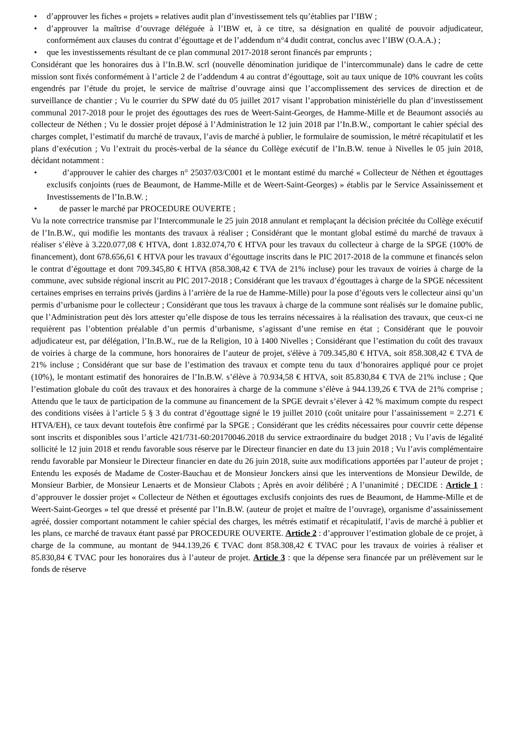• d’approuver les fiches « projets » relatives audit plan d’investissement tels qu’établies par l’IBW ;
• d’approuver la maîtrise d’ouvrage déléguée à l’IBW et, à ce titre, sa désignation en qualité de pouvoir adjudicateur, conformément aux clauses du contrat d’égouttage et de l’addendum n°4 dudit contrat, conclus avec l’IBW (O.A.A.) ;
• que les investissements résultant de ce plan communal 2017-2018 seront financés par emprunts ;
Considérant que les honoraires dus à l’In.B.W. scrl (nouvelle dénomination juridique de l’intercommunale) dans le cadre de cette mission sont fixés conformément à l’article 2 de l’addendum 4 au contrat d’égouttage, soit au taux unique de 10% couvrant les coûts engendrés par l’étude du projet, le service de maîtrise d’ouvrage ainsi que l’accomplissement des services de direction et de surveillance de chantier ; Vu le courrier du SPW daté du 05 juillet 2017 visant l’approbation ministérielle du plan d’investissement communal 2017-2018 pour le projet des égouttages des rues de Weert-Saint-Georges, de Hamme-Mille et de Beaumont associés au collecteur de Néthen ; Vu le dossier projet déposé à l’Administration le 12 juin 2018 par l’In.B.W., comportant le cahier spécial des charges complet, l’estimatif du marché de travaux, l’avis de marché à publier, le formulaire de soumission, le métré récapitulatif et les plans d’exécution ; Vu l’extrait du procès-verbal de la séance du Collège exécutif de l’In.B.W. tenue à Nivelles le 05 juin 2018, décidant notamment :
• d’approuver le cahier des charges n° 25037/03/C001 et le montant estimé du marché « Collecteur de Néthen et égouttages exclusifs conjoints (rues de Beaumont, de Hamme-Mille et de Weert-Saint-Georges) » établis par le Service Assainissement et Investissements de l’In.B.W. ;
• de passer le marché par PROCEDURE OUVERTE ;
Vu la note correctrice transmise par l’Intercommunale le 25 juin 2018 annulant et remplaçant la décision précitée du Collège exécutif de l’In.B.W., qui modifie les montants des travaux à réaliser ; Considérant que le montant global estimé du marché de travaux à réaliser s’élève à 3.220.077,08 € HTVA, dont 1.832.074,70 € HTVA pour les travaux du collecteur à charge de la SPGE (100% de financement), dont 678.656,61 € HTVA pour les travaux d’égouttage inscrits dans le PIC 2017-2018 de la commune et financés selon le contrat d’égouttage et dont 709.345,80 € HTVA (858.308,42 € TVA de 21% incluse) pour les travaux de voiries à charge de la commune, avec subside régional inscrit au PIC 2017-2018 ; Considérant que les travaux d’égouttages à charge de la SPGE nécessitent certaines emprises en terrains privés (jardins à l’arrière de la rue de Hamme-Mille) pour la pose d’égouts vers le collecteur ainsi qu’un permis d’urbanisme pour le collecteur ; Considérant que tous les travaux à charge de la commune sont réalisés sur le domaine public, que l’Administration peut dès lors attester qu’elle dispose de tous les terrains nécessaires à la réalisation des travaux, que ceux-ci ne requièrent pas l’obtention préalable d’un permis d’urbanisme, s’agissant d’une remise en état ; Considérant que le pouvoir adjudicateur est, par délégation, l’In.B.W., rue de la Religion, 10 à 1400 Nivelles ; Considérant que l’estimation du coût des travaux de voiries à charge de la commune, hors honoraires de l’auteur de projet, s'élève à 709.345,80 € HTVA, soit 858.308,42 € TVA de 21% incluse ; Considérant que sur base de l’estimation des travaux et compte tenu du taux d’honoraires appliqué pour ce projet (10%), le montant estimatif des honoraires de l’In.B.W. s’élève à 70.934,58 € HTVA, soit 85.830,84 € TVA de 21% incluse ; Que l’estimation globale du coût des travaux et des honoraires à charge de la commune s’élève à 944.139,26 € TVA de 21% comprise ; Attendu que le taux de participation de la commune au financement de la SPGE devrait s’élever à 42 % maximum compte du respect des conditions visées à l’article 5 § 3 du contrat d’égouttage signé le 19 juillet 2010 (coût unitaire pour l’assainissement = 2.271 € HTVA/EH), ce taux devant toutefois être confirmé par la SPGE ; Considérant que les crédits nécessaires pour couvrir cette dépense sont inscrits et disponibles sous l’article 421/731-60:20170046.2018 du service extraordinaire du budget 2018 ; Vu l’avis de légalité sollicité le 12 juin 2018 et rendu favorable sous réserve par le Directeur financier en date du 13 juin 2018 ; Vu l’avis complémentaire rendu favorable par Monsieur le Directeur financier en date du 26 juin 2018, suite aux modifications apportées par l’auteur de projet ; Entendu les exposés de Madame de Coster-Bauchau et de Monsieur Jonckers ainsi que les interventions de Monsieur Dewilde, de Monsieur Barbier, de Monsieur Lenaerts et de Monsieur Clabots ; Après en avoir délibéré ; A l’unanimité ; DECIDE : Article 1 : d’approuver le dossier projet « Collecteur de Néthen et égouttages exclusifs conjoints des rues de Beaumont, de Hamme-Mille et de Weert-Saint-Georges » tel que dressé et présenté par l’In.B.W. (auteur de projet et maître de l’ouvrage), organisme d’assainissement agréé, dossier comportant notamment le cahier spécial des charges, les métrés estimatif et récapitulatif, l’avis de marché à publier et les plans, ce marché de travaux étant passé par PROCEDURE OUVERTE. Article 2 : d’approuver l’estimation globale de ce projet, à charge de la commune, au montant de 944.139,26 € TVAC dont 858.308,42 € TVAC pour les travaux de voiries à réaliser et 85.830,84 € TVAC pour les honoraires dus à l’auteur de projet. Article 3 : que la dépense sera financée par un prélèvement sur le fonds de réserve